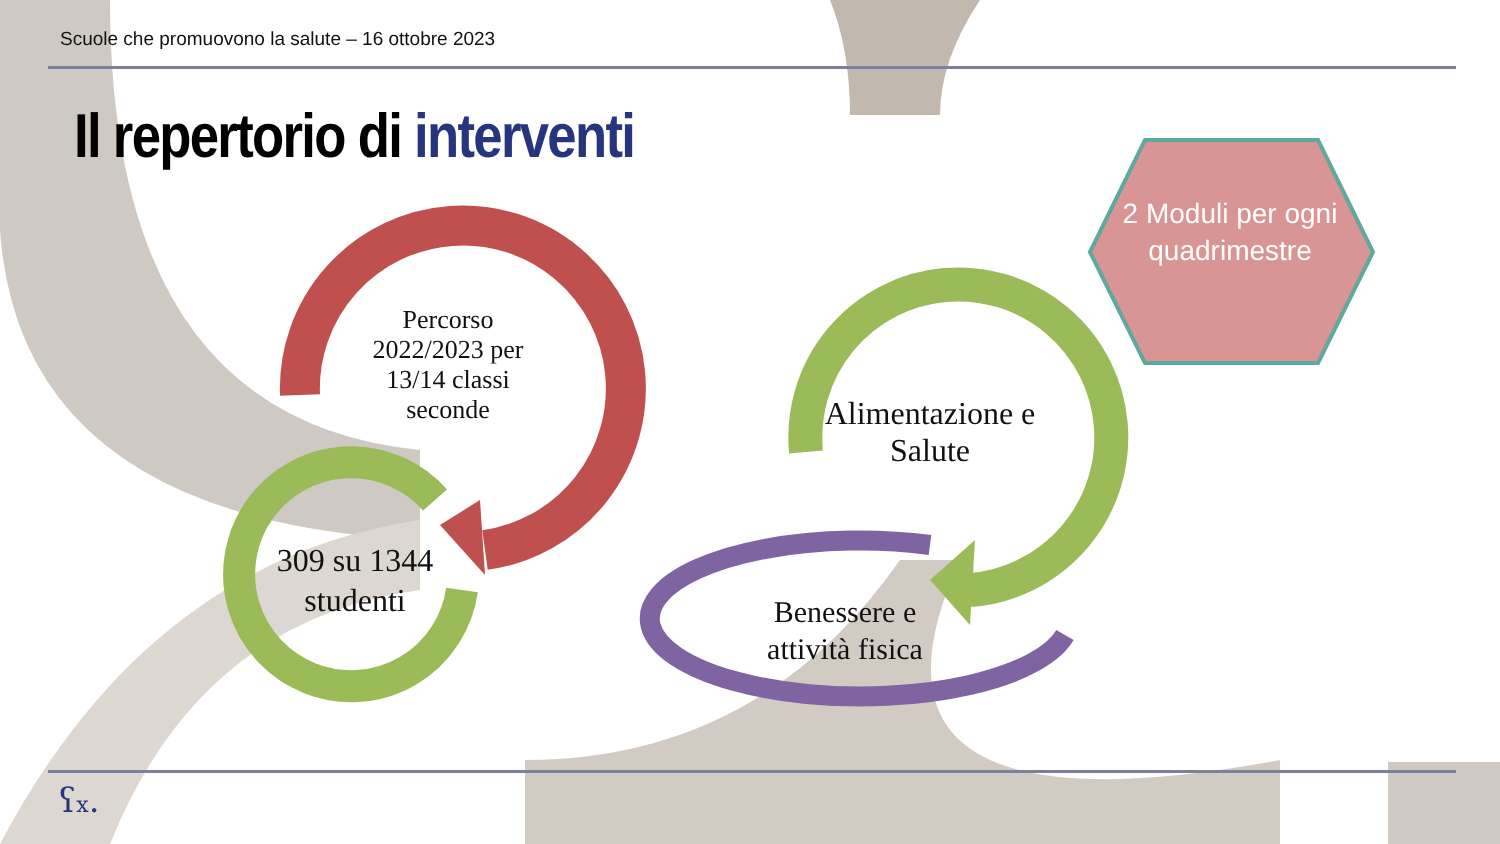Scuole che promuovono la salute – 16 ottobre 2023
Il repertorio di interventi
Percorso 2022/2023 per 13/14 classi seconde
309 su 1344 studenti
Alimentazione e Salute
Benessere e attività fisica
2 Moduli per ogni quadrimestre
ʕx.